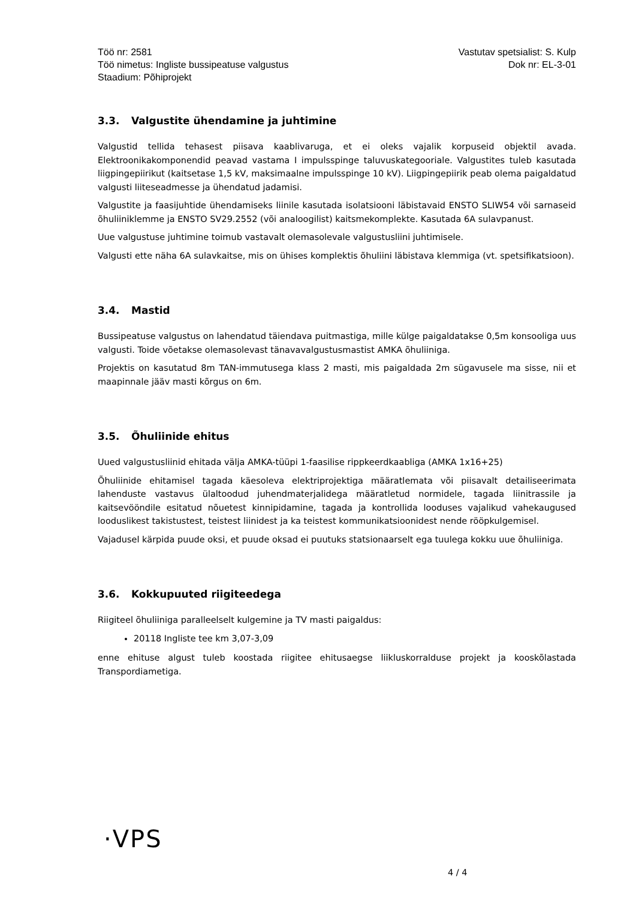Töö nr: 2581
Töö nimetus: Ingliste bussipeatuse valgustus
Staadium: Põhiprojekt
Vastutav spetsialist: S. Kulp
Dok nr: EL-3-01
3.3. Valgustite ühendamine ja juhtimine
Valgustid tellida tehasest piisava kaablivaruga, et ei oleks vajalik korpuseid objektil avada. Elektroonikakomponendid peavad vastama I impulsspinge taluvuskategooriale. Valgustites tuleb kasutada liigpingepiirikut (kaitsetase 1,5 kV, maksimaalne impulsspinge 10 kV). Liigpingepiirik peab olema paigaldatud valgusti liiteseadmesse ja ühendatud jadamisi.
Valgustite ja faasijuhtide ühendamiseks liinile kasutada isolatsiooni läbistavaid ENSTO SLIW54 või sarnaseid õhuliiniklemme ja ENSTO SV29.2552 (või analoogilist) kaitsmekomplekte. Kasutada 6A sulavpanust.
Uue valgustuse juhtimine toimub vastavalt olemasolevale valgustusliini juhtimisele.
Valgusti ette näha 6A sulavkaitse, mis on ühises komplektis õhuliini läbistava klemmiga (vt. spetsifikatsioon).
3.4. Mastid
Bussipeatuse valgustus on lahendatud täiendava puitmastiga, mille külge paigaldatakse 0,5m konsooliga uus valgusti. Toide võetakse olemasolevast tänavavalgustusmastist AMKA õhuliiniga.
Projektis on kasutatud 8m TAN-immutusega klass 2 masti, mis paigaldada 2m sügavusele ma sisse, nii et maapinnale jääv masti kõrgus on 6m.
3.5. Õhuliinide ehitus
Uued valgustusliinid ehitada välja AMKA-tüüpi 1-faasilise rippkeerdkaabliga (AMKA 1x16+25)
Õhuliinide ehitamisel tagada käesoleva elektriprojektiga määratlemata või piisavalt detailiseerimata lahenduste vastavus ülaltoodud juhendmaterjalidega määratletud normidele, tagada liinitrassile ja kaitsevööndile esitatud nõuetest kinnipidamine, tagada ja kontrollida looduses vajalikud vahekaugused looduslikest takistustest, teistest liinidest ja ka teistest kommunikatsioonidest nende rööpkulgemisel.
Vajadusel kärpida puude oksi, et puude oksad ei puutuks statsionaarselt ega tuulega kokku uue õhuliiniga.
3.6. Kokkupuuted riigiteedega
Riigiteel õhuliiniga paralleelselt kulgemine ja TV masti paigaldus:
20118 Ingliste tee km 3,07-3,09
enne ehituse algust tuleb koostada riigitee ehitusaegse liikluskorralduse projekt ja kooskõlastada Transpordiametiga.
·VPS
4 / 4